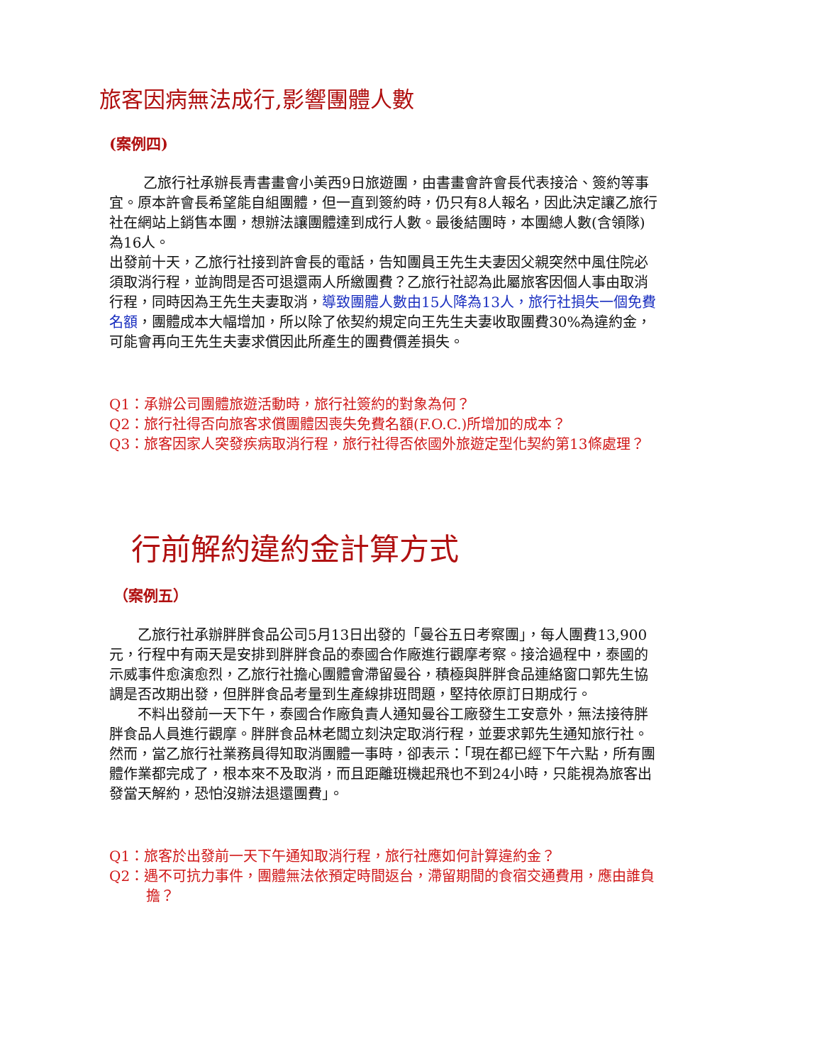旅客因病無法成行,影響團體人數
(案例四)
乙旅行社承辦長青書畫會小美西9日旅遊團，由書畫會許會長代表接洽、簽約等事宜。原本許會長希望能自組團體，但一直到簽約時，仍只有8人報名，因此決定讓乙旅行社在網站上銷售本團，想辦法讓團體達到成行人數。最後結團時，本團總人數(含領隊)為16人。
出發前十天，乙旅行社接到許會長的電話，告知團員王先生夫妻因父親突然中風住院必須取消行程，並詢問是否可退還兩人所繳團費？乙旅行社認為此屬旅客因個人事由取消行程，同時因為王先生夫妻取消，導致團體人數由15人降為13人，旅行社損失一個免費名額，團體成本大幅增加，所以除了依契約規定向王先生夫妻收取團費30%為違約金，可能會再向王先生夫妻求償因此所產生的團費價差損失。
Q1：承辦公司團體旅遊活動時，旅行社簽約的對象為何？
Q2：旅行社得否向旅客求償團體因喪失免費名額(F.O.C.)所增加的成本？
Q3：旅客因家人突發疾病取消行程，旅行社得否依國外旅遊定型化契約第13條處理？
行前解約違約金計算方式
（案例五）
乙旅行社承辦胖胖食品公司5月13日出發的「曼谷五日考察團」，每人團費13,900元，行程中有兩天是安排到胖胖食品的泰國合作廠進行觀摩考察。接洽過程中，泰國的示威事件愈演愈烈，乙旅行社擔心團體會滯留曼谷，積極與胖胖食品連絡窗口郭先生協調是否改期出發，但胖胖食品考量到生產線排班問題，堅持依原訂日期成行。
不料出發前一天下午，泰國合作廠負責人通知曼谷工廠發生工安意外，無法接待胖胖食品人員進行觀摩。胖胖食品林老闆立刻決定取消行程，並要求郭先生通知旅行社。然而，當乙旅行社業務員得知取消團體一事時，卻表示：「現在都已經下午六點，所有團體作業都完成了，根本來不及取消，而且距離班機起飛也不到24小時，只能視為旅客出發當天解約，恐怕沒辦法退還團費」。
Q1：旅客於出發前一天下午通知取消行程，旅行社應如何計算違約金？
Q2：遇不可抗力事件，團體無法依預定時間返台，滯留期間的食宿交通費用，應由誰負擔？